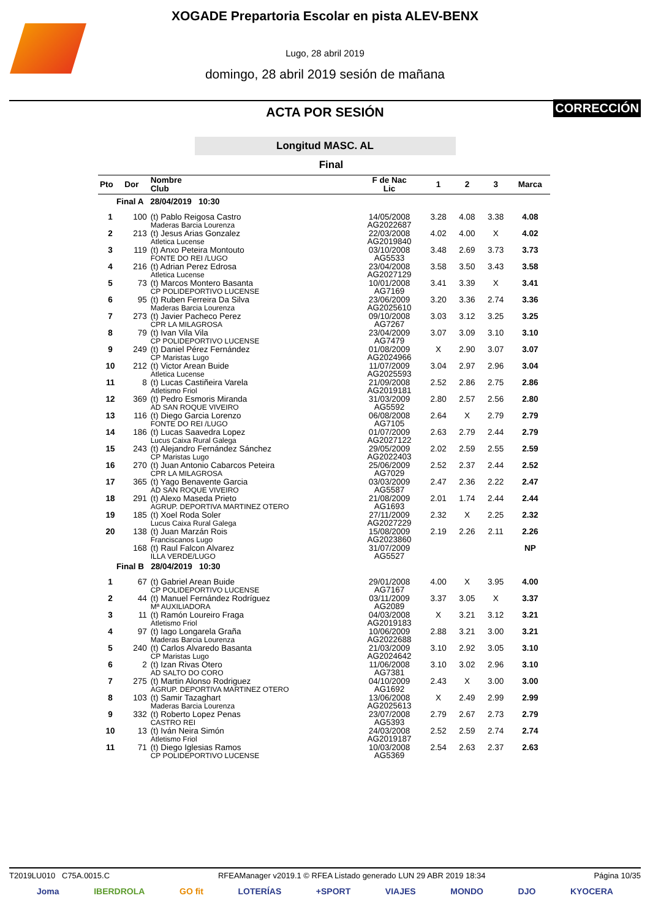XOGADE Prepartoria Escolar en pista ALEV-BENX
Lugo, 28 abril 2019
domingo, 28 abril 2019 sesión de mañana
ACTA POR SESIÓN
CORRECCIÓN
Longitud MASC. AL
Final
| Pto | Dor | Nombre Club | F de Nac Lic | 1 | 2 | 3 | Marca |
| --- | --- | --- | --- | --- | --- | --- | --- |
| Final A 28/04/2019 10:30 | | | | | | | |
| 1 | 100 | (t) Pablo Reigosa Castro Maderas Barcia Lourenza | 14/05/2008 AG2022687 | 3.28 | 4.08 | 3.38 | 4.08 |
| 2 | 213 | (t) Jesus Arias Gonzalez Atletica Lucense | 22/03/2008 AG2019840 | 4.02 | 4.00 | X | 4.02 |
| 3 | 119 | (t) Anxo Peteira Montouto FONTE DO REI /LUGO | 03/10/2008 AG5533 | 3.48 | 2.69 | 3.73 | 3.73 |
| 4 | 216 | (t) Adrian Perez Edrosa Atletica Lucense | 23/04/2008 AG2027129 | 3.58 | 3.50 | 3.43 | 3.58 |
| 5 | 73 | (t) Marcos Montero Basanta CP POLIDEPORTIVO LUCENSE | 10/01/2008 AG7169 | 3.41 | 3.39 | X | 3.41 |
| 6 | 95 | (t) Ruben Ferreira Da Silva Maderas Barcia Lourenza | 23/06/2009 AG2025610 | 3.20 | 3.36 | 2.74 | 3.36 |
| 7 | 273 | (t) Javier Pacheco Perez CPR LA MILAGROSA | 09/10/2008 AG7267 | 3.03 | 3.12 | 3.25 | 3.25 |
| 8 | 79 | (t) Ivan Vila Vila CP POLIDEPORTIVO LUCENSE | 23/04/2009 AG7479 | 3.07 | 3.09 | 3.10 | 3.10 |
| 9 | 249 | (t) Daniel Pérez Fernández CP Maristas Lugo | 01/08/2009 AG2024966 | X | 2.90 | 3.07 | 3.07 |
| 10 | 212 | (t) Victor Arean Buide Atletica Lucense | 11/07/2009 AG2025593 | 3.04 | 2.97 | 2.96 | 3.04 |
| 11 | 8 | (t) Lucas Castiñeira Varela Atletismo Friol | 21/09/2008 AG2019181 | 2.52 | 2.86 | 2.75 | 2.86 |
| 12 | 369 | (t) Pedro Esmoris Miranda AD SAN ROQUE VIVEIRO | 31/03/2009 AG5592 | 2.80 | 2.57 | 2.56 | 2.80 |
| 13 | 116 | (t) Diego Garcia Lorenzo FONTE DO REI /LUGO | 06/08/2008 AG7105 | 2.64 | X | 2.79 | 2.79 |
| 14 | 186 | (t) Lucas Saavedra Lopez Lucus Caixa Rural Galega | 01/07/2009 AG2027122 | 2.63 | 2.79 | 2.44 | 2.79 |
| 15 | 243 | (t) Alejandro Fernández Sánchez CP Maristas Lugo | 29/05/2009 AG2022403 | 2.02 | 2.59 | 2.55 | 2.59 |
| 16 | 270 | (t) Juan Antonio Cabarcos Peteira CPR LA MILAGROSA | 25/06/2009 AG7029 | 2.52 | 2.37 | 2.44 | 2.52 |
| 17 | 365 | (t) Yago Benavente Garcia AD SAN ROQUE VIVEIRO | 03/03/2009 AG5587 | 2.47 | 2.36 | 2.22 | 2.47 |
| 18 | 291 | (t) Alexo Maseda Prieto AGRUP. DEPORTIVA MARTINEZ OTERO | 21/08/2009 AG1693 | 2.01 | 1.74 | 2.44 | 2.44 |
| 19 | 185 | (t) Xoel Roda Soler Lucus Caixa Rural Galega | 27/11/2009 AG2027229 | 2.32 | X | 2.25 | 2.32 |
| 20 | 138 | (t) Juan Marzán Rois Franciscanos Lugo | 15/08/2009 AG2023860 | 2.19 | 2.26 | 2.11 | 2.26 |
| | 168 | (t) Raul Falcon Alvarez ILLA VERDE/LUGO | 31/07/2009 AG5527 | | | | NP |
| Final B 28/04/2019 10:30 | | | | | | | |
| 1 | 67 | (t) Gabriel Arean Buide CP POLIDEPORTIVO LUCENSE | 29/01/2008 AG7167 | 4.00 | X | 3.95 | 4.00 |
| 2 | 44 | (t) Manuel Fernández Rodríguez Mª AUXILIADORA | 03/11/2009 AG2089 | 3.37 | 3.05 | X | 3.37 |
| 3 | 11 | (t) Ramón Loureiro Fraga Atletismo Friol | 04/03/2008 AG2019183 | X | 3.21 | 3.12 | 3.21 |
| 4 | 97 | (t) Iago Longarela Graña Maderas Barcia Lourenza | 10/06/2009 AG2022688 | 2.88 | 3.21 | 3.00 | 3.21 |
| 5 | 240 | (t) Carlos Alvaredo Basanta CP Maristas Lugo | 21/03/2009 AG2024642 | 3.10 | 2.92 | 3.05 | 3.10 |
| 6 | 2 | (t) Izan Rivas Otero AD SALTO DO CORO | 11/06/2008 AG7381 | 3.10 | 3.02 | 2.96 | 3.10 |
| 7 | 275 | (t) Martin Alonso Rodriguez AGRUP. DEPORTIVA MARTINEZ OTERO | 04/10/2009 AG1692 | 2.43 | X | 3.00 | 3.00 |
| 8 | 103 | (t) Samir Tazaghart Maderas Barcia Lourenza | 13/06/2008 AG2025613 | X | 2.49 | 2.99 | 2.99 |
| 9 | 332 | (t) Roberto Lopez Penas CASTRO REI | 23/07/2008 AG5393 | 2.79 | 2.67 | 2.73 | 2.79 |
| 10 | 13 | (t) Iván Neira Simón Atletismo Friol | 24/03/2008 AG2019187 | 2.52 | 2.59 | 2.74 | 2.74 |
| 11 | 71 | (t) Diego Iglesias Ramos CP POLIDEPORTIVO LUCENSE | 10/03/2008 AG5369 | 2.54 | 2.63 | 2.37 | 2.63 |
T2019LU010 C75A.0015.C RFEAManager v2019.1 © RFEA Listado generado LUN 29 ABR 2019 18:34 Página 10/35
Joma IBERDROLA GO fit LOTERÍAS +SPORT VIAJES MONDO DJO KYOCERA